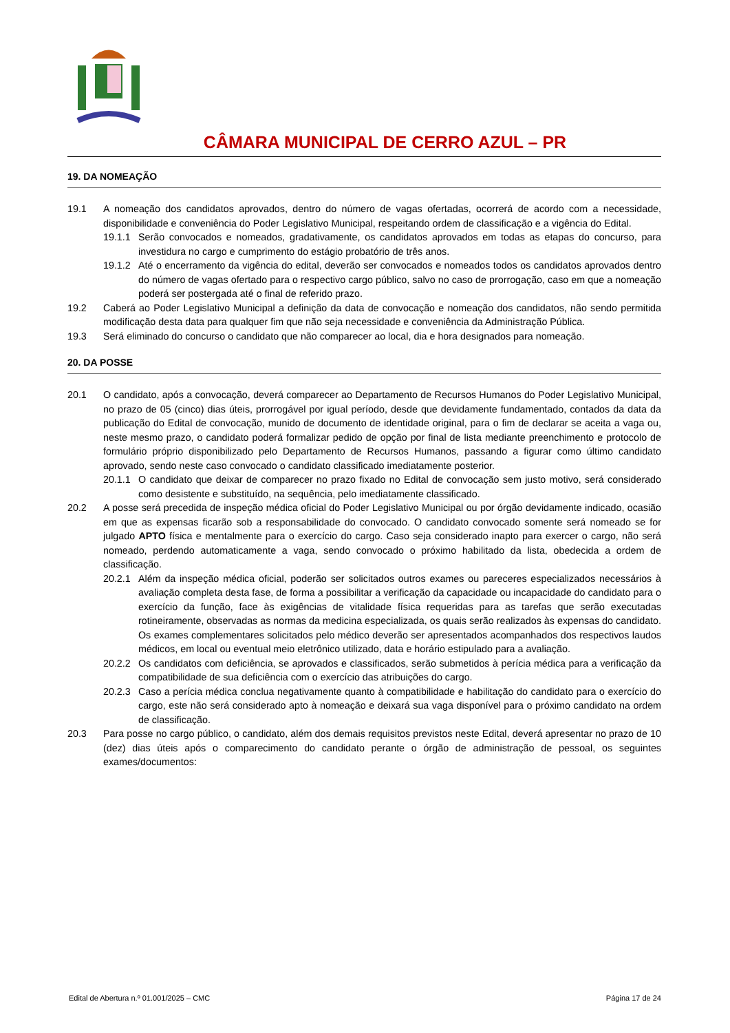CÂMARA MUNICIPAL DE CERRO AZUL – PR
19. DA NOMEAÇÃO
19.1 A nomeação dos candidatos aprovados, dentro do número de vagas ofertadas, ocorrerá de acordo com a necessidade, disponibilidade e conveniência do Poder Legislativo Municipal, respeitando ordem de classificação e a vigência do Edital.
19.1.1
Serão convocados e nomeados, gradativamente, os candidatos aprovados em todas as etapas do concurso, para investidura no cargo e cumprimento do estágio probatório de três anos.
19.1.2
Até o encerramento da vigência do edital, deverão ser convocados e nomeados todos os candidatos aprovados dentro do número de vagas ofertado para o respectivo cargo público, salvo no caso de prorrogação, caso em que a nomeação poderá ser postergada até o final de referido prazo.
19.2 Caberá ao Poder Legislativo Municipal a definição da data de convocação e nomeação dos candidatos, não sendo permitida modificação desta data para qualquer fim que não seja necessidade e conveniência da Administração Pública.
19.3 Será eliminado do concurso o candidato que não comparecer ao local, dia e hora designados para nomeação.
20. DA POSSE
20.1 O candidato, após a convocação, deverá comparecer ao Departamento de Recursos Humanos do Poder Legislativo Municipal, no prazo de 05 (cinco) dias úteis, prorrogável por igual período, desde que devidamente fundamentado, contados da data da publicação do Edital de convocação, munido de documento de identidade original, para o fim de declarar se aceita a vaga ou, neste mesmo prazo, o candidato poderá formalizar pedido de opção por final de lista mediante preenchimento e protocolo de formulário próprio disponibilizado pelo Departamento de Recursos Humanos, passando a figurar como último candidato aprovado, sendo neste caso convocado o candidato classificado imediatamente posterior.
20.1.1
O candidato que deixar de comparecer no prazo fixado no Edital de convocação sem justo motivo, será considerado como desistente e substituído, na sequência, pelo imediatamente classificado.
20.2 A posse será precedida de inspeção médica oficial do Poder Legislativo Municipal ou por órgão devidamente indicado, ocasião em que as expensas ficarão sob a responsabilidade do convocado. O candidato convocado somente será nomeado se for julgado APTO física e mentalmente para o exercício do cargo. Caso seja considerado inapto para exercer o cargo, não será nomeado, perdendo automaticamente a vaga, sendo convocado o próximo habilitado da lista, obedecida a ordem de classificação.
20.2.1
Além da inspeção médica oficial, poderão ser solicitados outros exames ou pareceres especializados necessários à avaliação completa desta fase, de forma a possibilitar a verificação da capacidade ou incapacidade do candidato para o exercício da função, face às exigências de vitalidade física requeridas para as tarefas que serão executadas rotineiramente, observadas as normas da medicina especializada, os quais serão realizados às expensas do candidato. Os exames complementares solicitados pelo médico deverão ser apresentados acompanhados dos respectivos laudos médicos, em local ou eventual meio eletrônico utilizado, data e horário estipulado para a avaliação.
20.2.2
Os candidatos com deficiência, se aprovados e classificados, serão submetidos à perícia médica para a verificação da compatibilidade de sua deficiência com o exercício das atribuições do cargo.
20.2.3
Caso a perícia médica conclua negativamente quanto à compatibilidade e habilitação do candidato para o exercício do cargo, este não será considerado apto à nomeação e deixará sua vaga disponível para o próximo candidato na ordem de classificação.
20.3 Para posse no cargo público, o candidato, além dos demais requisitos previstos neste Edital, deverá apresentar no prazo de 10 (dez) dias úteis após o comparecimento do candidato perante o órgão de administração de pessoal, os seguintes exames/documentos:
Edital de Abertura n.º 01.001/2025 – CMC Página 17 de 24